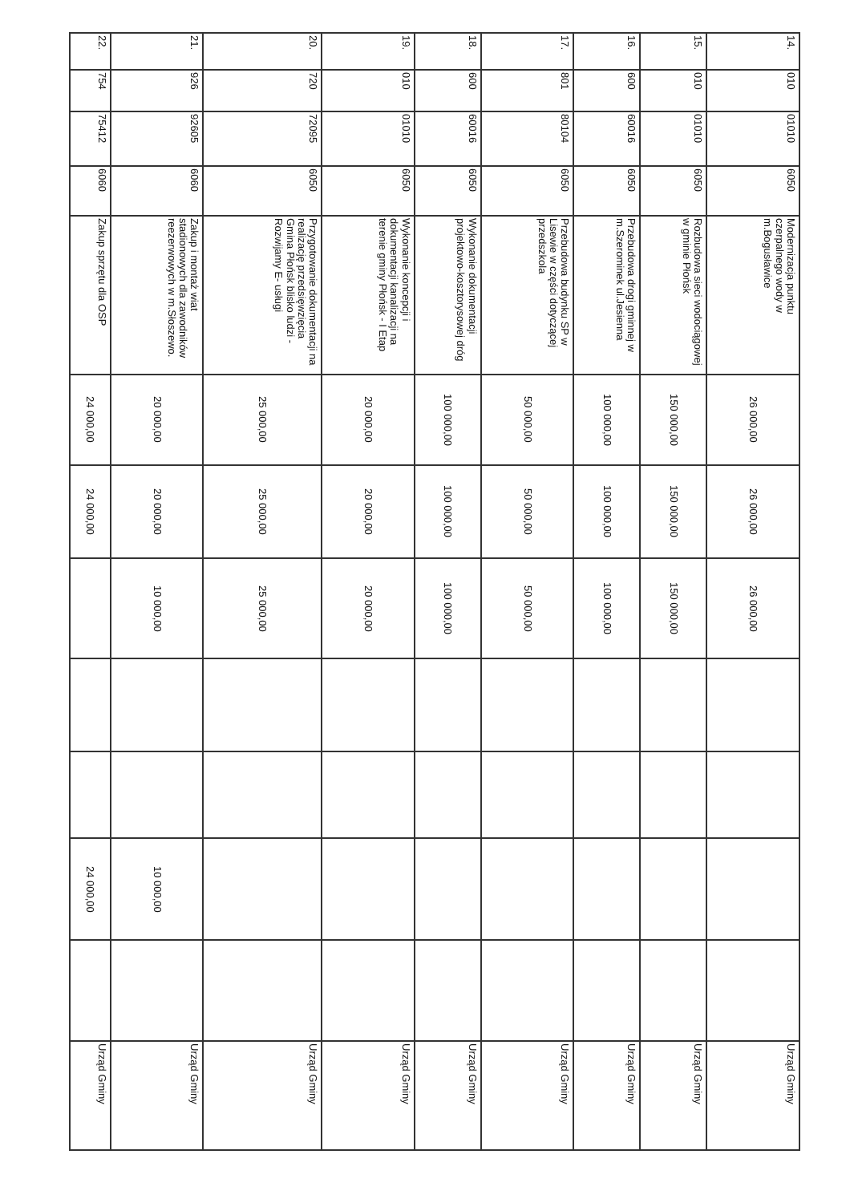| 14. | 010 | 01010 | 6050 | Modernizacja punktu czerpalnego wody w m.Bogusławice | 26 000,00 | 26 000,00 | 26 000,00 | | | | | Urząd Gminy |
| 15. | 010 | 01010 | 6050 | Rozbudowa sieci wodociągowej w gminie Płońsk | 150 000,00 | 150 000,00 | 150 000,00 | | | | | Urząd Gminy |
| 16. | 600 | 60016 | 6050 | Przebudowa drogi gminnej w m.Szerominek ul.Jesienna | 100 000,00 | 100 000,00 | 100 000,00 | | | | | Urząd Gminy |
| 17. | 801 | 80104 | 6050 | Przebudowa budynku SP w Lisewie w części dotyczącej przedszkola | 50 000,00 | 50 000,00 | 50 000,00 | | | | | Urząd Gminy |
| 18. | 600 | 60016 | 6050 | Wykonanie dokumentacji projektowo-kosztorysowej dróg | 100 000,00 | 100 000,00 | 100 000,00 | | | | | Urząd Gminy |
| 19. | 010 | 01010 | 6050 | Wykonanie koncepcji i dokumentacji kanalizacji na terenie gminy Płońsk - I Etap | 20 000,00 | 20 000,00 | 20 000,00 | | | | | Urząd Gminy |
| 20. | 720 | 72095 | 6050 | Przygotowanie dokumentacji na realizację przedsięwzięcia Gmina Płońsk blisko ludzi - Rozwijamy E- usługi | 25 000,00 | 25 000,00 | 25 000,00 | | | | | Urząd Gminy |
| 21. | 926 | 92605 | 6060 | Zakup i montaż wiat stadionowych dla zawodników reezerwowych w m.Słoszewo. | 20 000,00 | 20 000,00 | 10 000,00 | | | 10 000,00 | | Urząd Gminy |
| 22. | 754 | 75412 | 6060 | Zakup sprzętu dla OSP | 24 000,00 | 24 000,00 | | | | 24 000,00 | | Urząd Gminy |